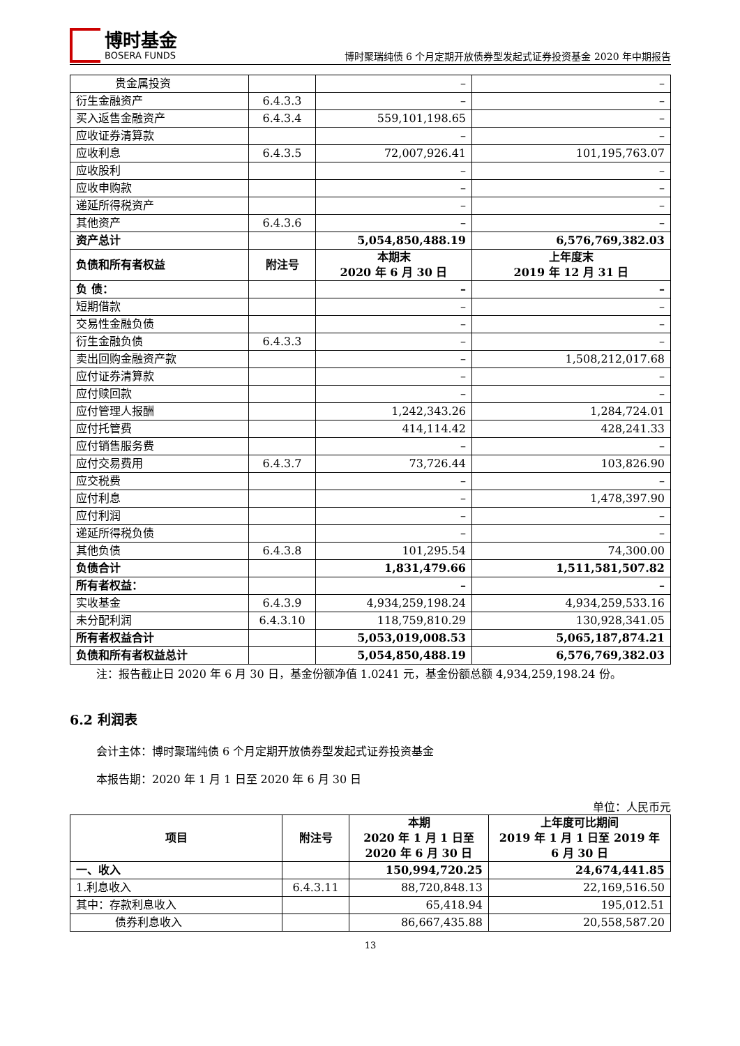博时基金
BOSERA FUNDS
博时聚瑞纯债 6 个月定期开放债券型发起式证券投资基金 2020 年中期报告
| 贵金属投资 | | – | – |
| 衍生金融资产 | 6.4.3.3 | – | – |
| 买入返售金融资产 | 6.4.3.4 | 559,101,198.65 | – |
| 应收证券清算款 | | – | – |
| 应收利息 | 6.4.3.5 | 72,007,926.41 | 101,195,763.07 |
| 应收股利 | | – | – |
| 应收申购款 | | – | – |
| 递延所得税资产 | | – | – |
| 其他资产 | 6.4.3.6 | – | – |
| 资产总计 | | 5,054,850,488.19 | 6,576,769,382.03 |
| 负债和所有者权益 | 附注号 | 本期末 2020 年 6 月 30 日 | 上年度末 2019 年 12 月 31 日 |
| 负 债： | | – | – |
| 短期借款 | | – | – |
| 交易性金融负债 | | – | – |
| 衍生金融负债 | 6.4.3.3 | – | – |
| 卖出回购金融资产款 | | – | 1,508,212,017.68 |
| 应付证券清算款 | | – | – |
| 应付赎回款 | | – | – |
| 应付管理人报酬 | | 1,242,343.26 | 1,284,724.01 |
| 应付托管费 | | 414,114.42 | 428,241.33 |
| 应付销售服务费 | | – | – |
| 应付交易费用 | 6.4.3.7 | 73,726.44 | 103,826.90 |
| 应交税费 | | – | – |
| 应付利息 | | – | 1,478,397.90 |
| 应付利润 | | – | – |
| 递延所得税负债 | | – | – |
| 其他负债 | 6.4.3.8 | 101,295.54 | 74,300.00 |
| 负债合计 | | 1,831,479.66 | 1,511,581,507.82 |
| 所有者权益： | | – | – |
| 实收基金 | 6.4.3.9 | 4,934,259,198.24 | 4,934,259,533.16 |
| 未分配利润 | 6.4.3.10 | 118,759,810.29 | 130,928,341.05 |
| 所有者权益合计 | | 5,053,019,008.53 | 5,065,187,874.21 |
| 负债和所有者权益总计 | | 5,054,850,488.19 | 6,576,769,382.03 |
注：报告截止日 2020 年 6 月 30 日，基金份额净值 1.0241 元，基金份额总额 4,934,259,198.24 份。
6.2 利润表
会计主体：博时聚瑞纯债 6 个月定期开放债券型发起式证券投资基金
本报告期：2020 年 1 月 1 日至 2020 年 6 月 30 日
单位：人民币元
| 项目 | 附注号 | 本期 2020 年 1 月 1 日至 2020 年 6 月 30 日 | 上年度可比期间 2019 年 1 月 1 日至 2019 年 6 月 30 日 |
| --- | --- | --- | --- |
| 一、收入 | | 150,994,720.25 | 24,674,441.85 |
| 1.利息收入 | 6.4.3.11 | 88,720,848.13 | 22,169,516.50 |
| 其中：存款利息收入 | | 65,418.94 | 195,012.51 |
| 债券利息收入 | | 86,667,435.88 | 20,558,587.20 |
13